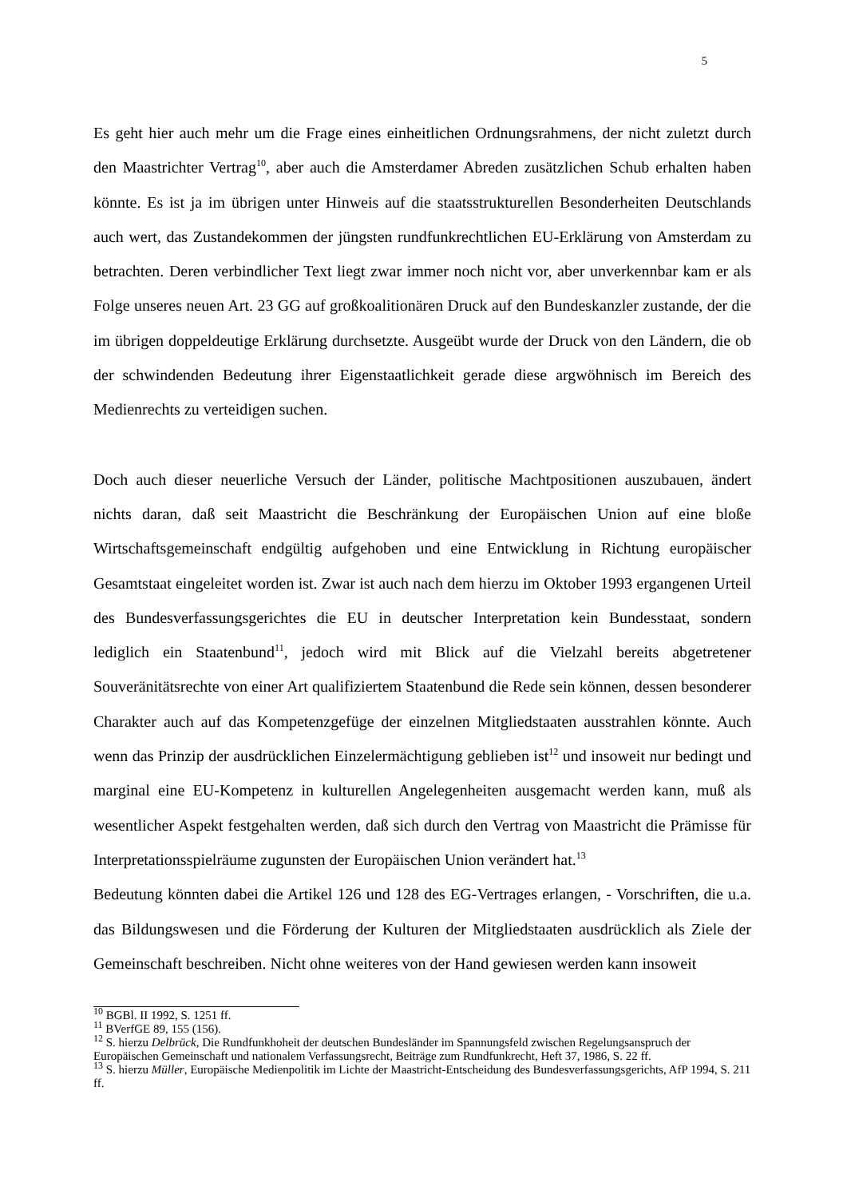5
Es geht hier auch mehr um die Frage eines einheitlichen Ordnungsrahmens, der nicht zuletzt durch den Maastrichter Vertrag<sup>10</sup>, aber auch die Amsterdamer Abreden zusätzlichen Schub erhalten haben könnte. Es ist ja im übrigen unter Hinweis auf die staatsstrukturellen Besonderheiten Deutschlands auch wert, das Zustandekommen der jüngsten rundfunkrechtlichen EU-Erklärung von Amsterdam zu betrachten. Deren verbindlicher Text liegt zwar immer noch nicht vor, aber unverkennbar kam er als Folge unseres neuen Art. 23 GG auf großkoalitionären Druck auf den Bundeskanzler zustande, der die im übrigen doppeldeutige Erklärung durchsetzte. Ausgeübt wurde der Druck von den Ländern, die ob der schwindenden Bedeutung ihrer Eigenstaatlichkeit gerade diese argwöhnisch im Bereich des Medienrechts zu verteidigen suchen.
Doch auch dieser neuerliche Versuch der Länder, politische Machtpositionen auszubauen, ändert nichts daran, daß seit Maastricht die Beschränkung der Europäischen Union auf eine bloße Wirtschaftsgemeinschaft endgültig aufgehoben und eine Entwicklung in Richtung europäischer Gesamtstaat eingeleitet worden ist. Zwar ist auch nach dem hierzu im Oktober 1993 ergangenen Urteil des Bundesverfassungsgerichtes die EU in deutscher Interpretation kein Bundesstaat, sondern lediglich ein Staatenbund<sup>11</sup>, jedoch wird mit Blick auf die Vielzahl bereits abgetretener Souveränitätsrechte von einer Art qualifiziertem Staatenbund die Rede sein können, dessen besonderer Charakter auch auf das Kompetenzgefüge der einzelnen Mitgliedstaaten ausstrahlen könnte. Auch wenn das Prinzip der ausdrücklichen Einzelermächtigung geblieben ist<sup>12</sup> und insoweit nur bedingt und marginal eine EU-Kompetenz in kulturellen Angelegenheiten ausgemacht werden kann, muß als wesentlicher Aspekt festgehalten werden, daß sich durch den Vertrag von Maastricht die Prämisse für Interpretationsspielräume zugunsten der Europäischen Union verändert hat.<sup>13</sup>
Bedeutung könnten dabei die Artikel 126 und 128 des EG-Vertrages erlangen, - Vorschriften, die u.a. das Bildungswesen und die Förderung der Kulturen der Mitgliedstaaten ausdrücklich als Ziele der Gemeinschaft beschreiben. Nicht ohne weiteres von der Hand gewiesen werden kann insoweit
<sup>10</sup> BGBl. II 1992, S. 1251 ff.
<sup>11</sup> BVerfGE 89, 155 (156).
<sup>12</sup> S. hierzu Delbrück, Die Rundfunkhoheit der deutschen Bundesländer im Spannungsfeld zwischen Regelungsanspruch der Europäischen Gemeinschaft und nationalem Verfassungsrecht, Beiträge zum Rundfunkrecht, Heft 37, 1986, S. 22 ff.
<sup>13</sup> S. hierzu Müller, Europäische Medienpolitik im Lichte der Maastricht-Entscheidung des Bundesverfassungsgerichts, AfP 1994, S. 211 ff.